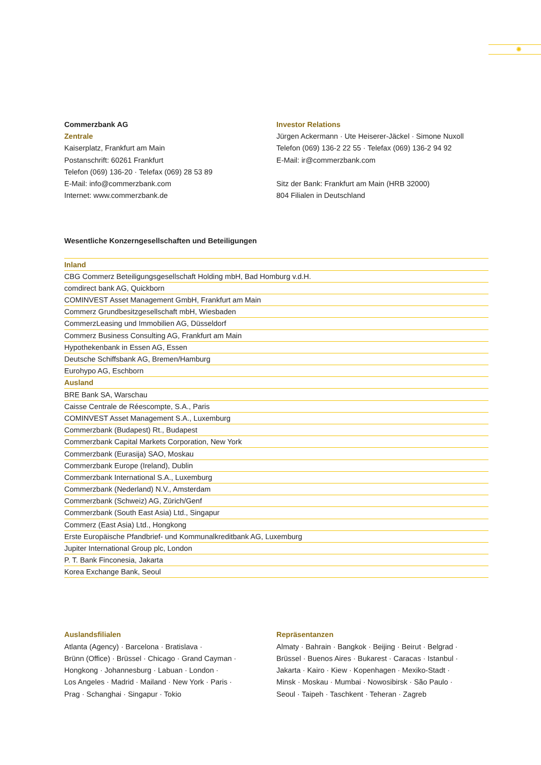✺
Commerzbank AG
Zentrale
Kaiserplatz, Frankfurt am Main
Postanschrift: 60261 Frankfurt
Telefon (069) 136-20 · Telefax (069) 28 53 89
E-Mail: info@commerzbank.com
Internet: www.commerzbank.de
Investor Relations
Jürgen Ackermann · Ute Heiserer-Jäckel · Simone Nuxoll
Telefon (069) 136-2 22 55 · Telefax (069) 136-2 94 92
E-Mail: ir@commerzbank.com
Sitz der Bank: Frankfurt am Main (HRB 32000)
804 Filialen in Deutschland
Wesentliche Konzerngesellschaften und Beteiligungen
| Inland |
| CBG Commerz Beteiligungsgesellschaft Holding mbH, Bad Homburg v.d.H. |
| comdirect bank AG, Quickborn |
| COMINVEST Asset Management GmbH, Frankfurt am Main |
| Commerz Grundbesitzgesellschaft mbH, Wiesbaden |
| CommerzLeasing und Immobilien AG, Düsseldorf |
| Commerz Business Consulting AG, Frankfurt am Main |
| Hypothekenbank in Essen AG, Essen |
| Deutsche Schiffsbank AG, Bremen/Hamburg |
| Eurohypo AG, Eschborn |
| Ausland |
| BRE Bank SA, Warschau |
| Caisse Centrale de Réescompte, S.A., Paris |
| COMINVEST Asset Management S.A., Luxemburg |
| Commerzbank (Budapest) Rt., Budapest |
| Commerzbank Capital Markets Corporation, New York |
| Commerzbank (Eurasija) SAO, Moskau |
| Commerzbank Europe (Ireland), Dublin |
| Commerzbank International S.A., Luxemburg |
| Commerzbank (Nederland) N.V., Amsterdam |
| Commerzbank (Schweiz) AG, Zürich/Genf |
| Commerzbank (South East Asia) Ltd., Singapur |
| Commerz (East Asia) Ltd., Hongkong |
| Erste Europäische Pfandbrief- und Kommunalkreditbank AG, Luxemburg |
| Jupiter International Group plc, London |
| P. T. Bank Finconesia, Jakarta |
| Korea Exchange Bank, Seoul |
Auslandsfilialen
Atlanta (Agency) · Barcelona · Bratislava ·
Brünn (Office) · Brüssel · Chicago · Grand Cayman ·
Hongkong · Johannesburg · Labuan · London ·
Los Angeles · Madrid · Mailand · New York · Paris ·
Prag · Schanghai · Singapur · Tokio
Repräsentanzen
Almaty · Bahrain · Bangkok · Beijing · Beirut · Belgrad ·
Brüssel · Buenos Aires · Bukarest · Caracas · Istanbul ·
Jakarta · Kairo · Kiew · Kopenhagen · Mexiko-Stadt ·
Minsk · Moskau · Mumbai · Nowosibirsk · São Paulo ·
Seoul · Taipeh · Taschkent · Teheran · Zagreb